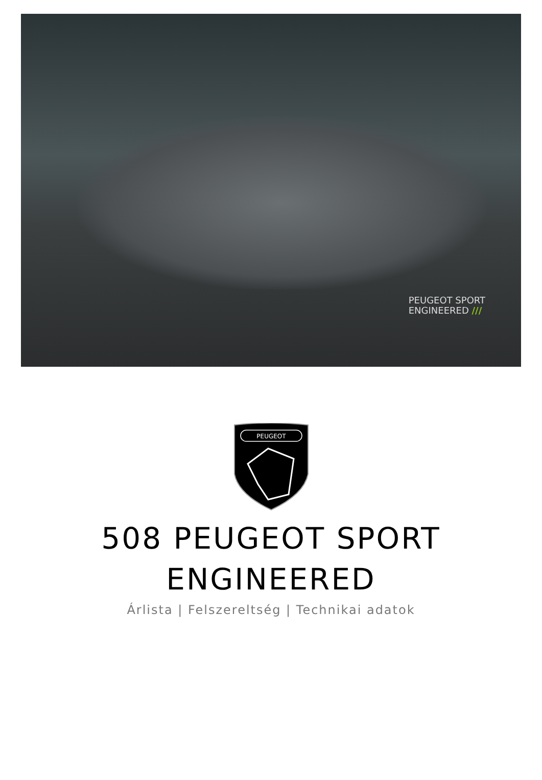PEUGEOT SPORT
ENGINEERED ///
PEUGEOT
508 PEUGEOT SPORT
ENGINEERED
Árlista | Felszereltség | Technikai adatok